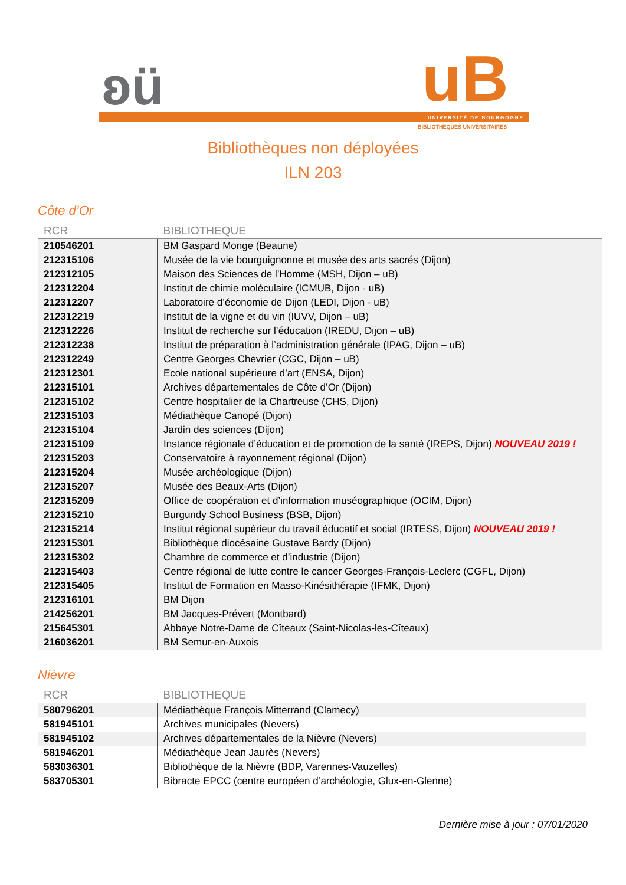ʚü uB UNIVERSITÉ DE BOURGOGNE
BIBLIOTHEQUES UNIVERSITAIRES
Bibliothèques non déployées
ILN 203
Côte d’Or
| RCR | BIBLIOTHEQUE |
| --- | --- |
| 210546201 | BM Gaspard Monge (Beaune) |
| 212315106 | Musée de la vie bourguignonne et musée des arts sacrés (Dijon) |
| 212312105 | Maison des Sciences de l’Homme (MSH, Dijon – uB) |
| 212312204 | Institut de chimie moléculaire (ICMUB, Dijon - uB) |
| 212312207 | Laboratoire d’économie de Dijon (LEDI, Dijon - uB) |
| 212312219 | Institut de la vigne et du vin (IUVV, Dijon – uB) |
| 212312226 | Institut de recherche sur l’éducation (IREDU, Dijon – uB) |
| 212312238 | Institut de préparation à l’administration générale (IPAG, Dijon – uB) |
| 212312249 | Centre Georges Chevrier (CGC, Dijon – uB) |
| 212312301 | Ecole national supérieure d’art (ENSA, Dijon) |
| 212315101 | Archives départementales de Côte d’Or (Dijon) |
| 212315102 | Centre hospitalier de la Chartreuse (CHS, Dijon) |
| 212315103 | Médiathèque Canopé (Dijon) |
| 212315104 | Jardin des sciences (Dijon) |
| 212315109 | Instance régionale d’éducation et de promotion de la santé (IREPS, Dijon) NOUVEAU 2019 ! |
| 212315203 | Conservatoire à rayonnement régional (Dijon) |
| 212315204 | Musée archéologique (Dijon) |
| 212315207 | Musée des Beaux-Arts (Dijon) |
| 212315209 | Office de coopération et d’information muséographique (OCIM, Dijon) |
| 212315210 | Burgundy School Business (BSB, Dijon) |
| 212315214 | Institut régional supérieur du travail éducatif et social (IRTESS, Dijon) NOUVEAU 2019 ! |
| 212315301 | Bibliothèque diocésaine Gustave Bardy (Dijon) |
| 212315302 | Chambre de commerce et d’industrie (Dijon) |
| 212315403 | Centre régional de lutte contre le cancer Georges-François-Leclerc (CGFL, Dijon) |
| 212315405 | Institut de Formation en Masso-Kinésithérapie (IFMK, Dijon) |
| 212316101 | BM Dijon |
| 214256201 | BM Jacques-Prévert (Montbard) |
| 215645301 | Abbaye Notre-Dame de Cîteaux (Saint-Nicolas-les-Cîteaux) |
| 216036201 | BM Semur-en-Auxois |
Nièvre
| RCR | BIBLIOTHEQUE |
| --- | --- |
| 580796201 | Médiathèque François Mitterrand (Clamecy) |
| 581945101 | Archives municipales (Nevers) |
| 581945102 | Archives départementales de la Nièvre (Nevers) |
| 581946201 | Médiathèque Jean Jaurès (Nevers) |
| 583036301 | Bibliothèque de la Nièvre (BDP, Varennes-Vauzelles) |
| 583705301 | Bibracte EPCC (centre européen d’archéologie, Glux-en-Glenne) |
Dernière mise à jour : 07/01/2020